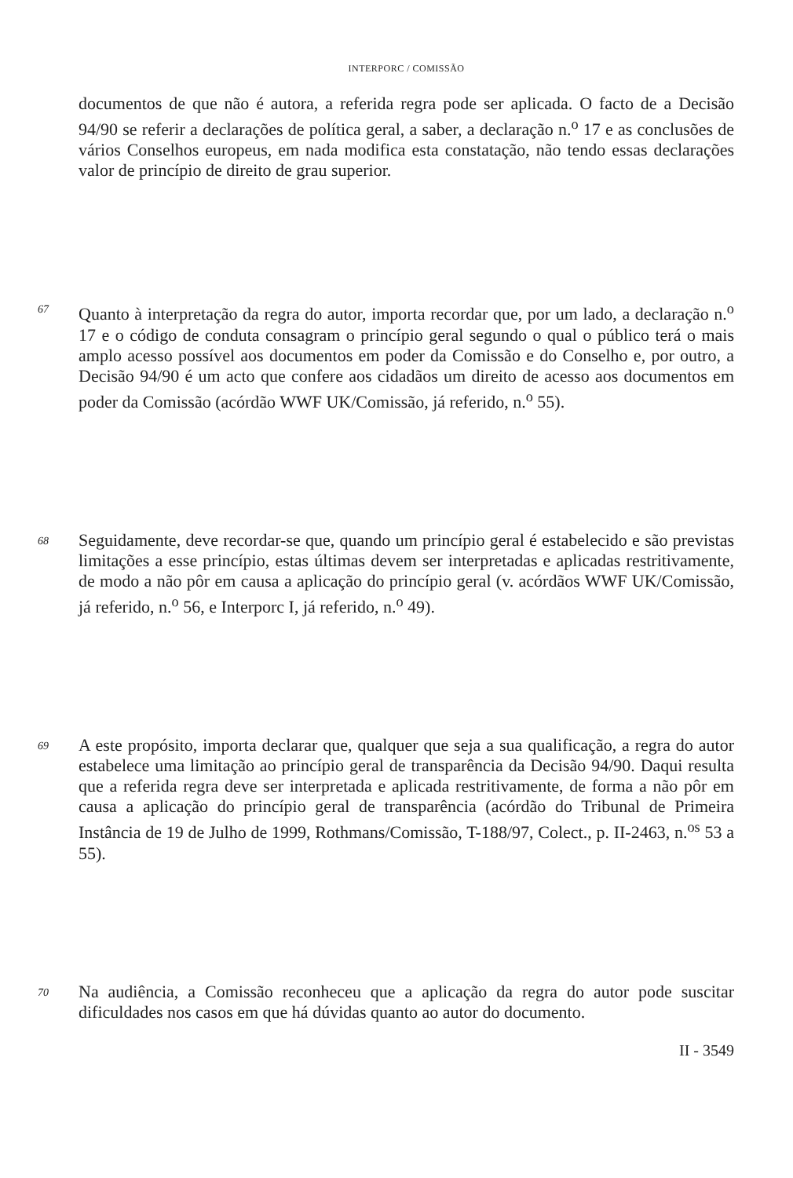INTERPORC / COMISSÃO
documentos de que não é autora, a referida regra pode ser aplicada. O facto de a Decisão 94/90 se referir a declarações de política geral, a saber, a declaração n.<sup>o</sup> 17 e as conclusões de vários Conselhos europeus, em nada modifica esta constatação, não tendo essas declarações valor de princípio de direito de grau superior.
67
Quanto à interpretação da regra do autor, importa recordar que, por um lado, a declaração n.<sup>o</sup> 17 e o código de conduta consagram o princípio geral segundo o qual o público terá o mais amplo acesso possível aos documentos em poder da Comissão e do Conselho e, por outro, a Decisão 94/90 é um acto que confere aos cidadãos um direito de acesso aos documentos em poder da Comissão (acórdão WWF UK/Comissão, já referido, n.<sup>o</sup> 55).
68
Seguidamente, deve recordar-se que, quando um princípio geral é estabelecido e são previstas limitações a esse princípio, estas últimas devem ser interpretadas e aplicadas restritivamente, de modo a não pôr em causa a aplicação do princípio geral (v. acórdãos WWF UK/Comissão, já referido, n.<sup>o</sup> 56, e Interporc I, já referido, n.<sup>o</sup> 49).
69
A este propósito, importa declarar que, qualquer que seja a sua qualificação, a regra do autor estabelece uma limitação ao princípio geral de transparência da Decisão 94/90. Daqui resulta que a referida regra deve ser interpretada e aplicada restritivamente, de forma a não pôr em causa a aplicação do princípio geral de transparência (acórdão do Tribunal de Primeira Instância de 19 de Julho de 1999, Rothmans/Comissão, T-188/97, Colect., p. II-2463, n.<sup>os</sup> 53 a 55).
70
Na audiência, a Comissão reconheceu que a aplicação da regra do autor pode suscitar dificuldades nos casos em que há dúvidas quanto ao autor do documento.
II - 3549